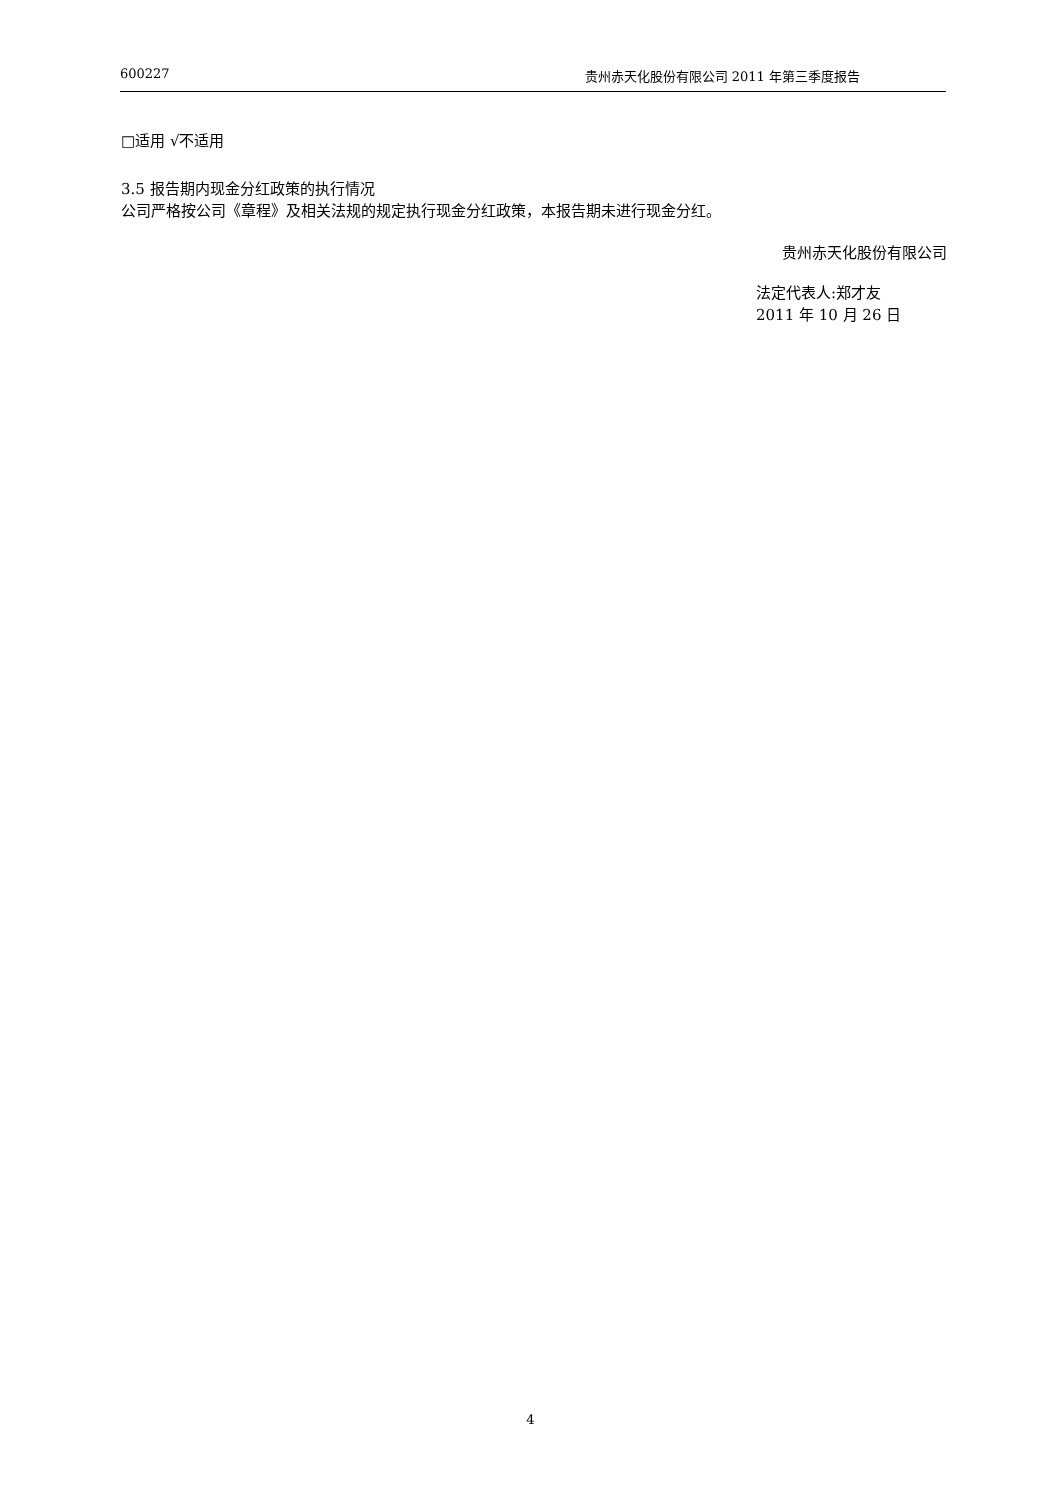600227 贵州赤天化股份有限公司 2011 年第三季度报告
□适用 √不适用
3.5 报告期内现金分红政策的执行情况
公司严格按公司《章程》及相关法规的规定执行现金分红政策，本报告期未进行现金分红。
贵州赤天化股份有限公司
法定代表人:郑才友
2011 年 10 月 26 日
4